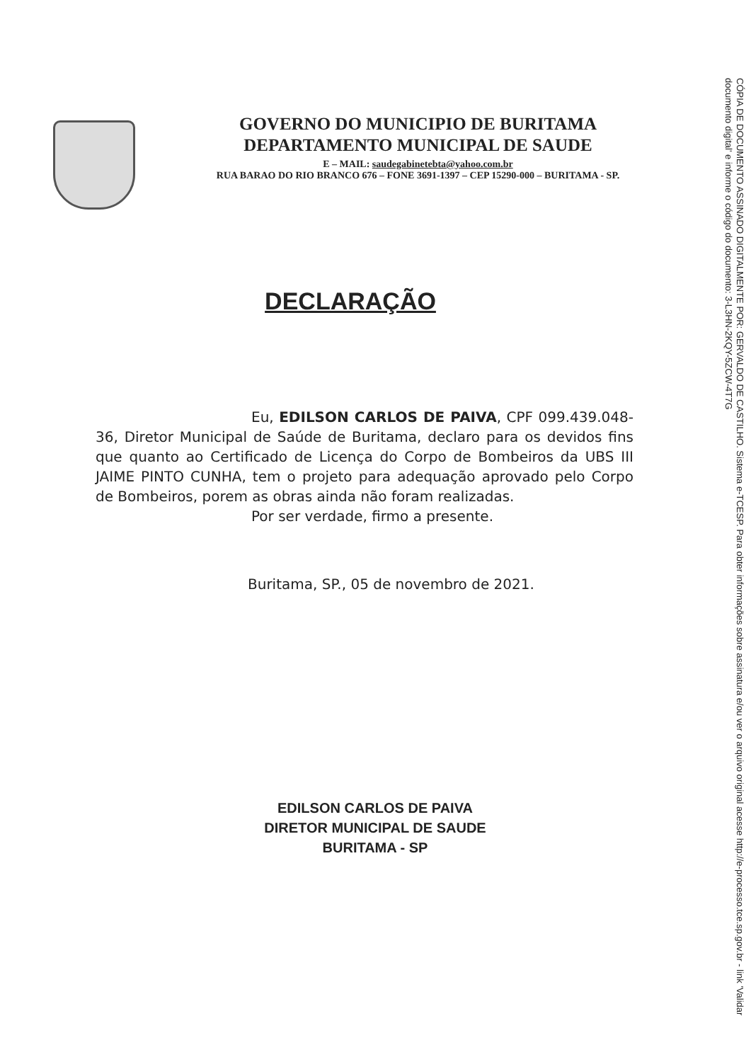GOVERNO DO MUNICIPIO DE BURITAMA
DEPARTAMENTO MUNICIPAL DE SAUDE
E – MAIL: saudegabinetebta@yahoo.com.br
RUA BARAO DO RIO BRANCO 676 – FONE 3691-1397 – CEP 15290-000 – BURITAMA - SP.
DECLARAÇÃO
Eu, EDILSON CARLOS DE PAIVA, CPF 099.439.048-36, Diretor Municipal de Saúde de Buritama, declaro para os devidos fins que quanto ao Certificado de Licença do Corpo de Bombeiros da UBS III JAIME PINTO CUNHA, tem o projeto para adequação aprovado pelo Corpo de Bombeiros, porem as obras ainda não foram realizadas.
Por ser verdade, firmo a presente.
Buritama, SP., 05 de novembro de 2021.
EDILSON CARLOS DE PAIVA
DIRETOR MUNICIPAL DE SAUDE
BURITAMA - SP
CÓPIA DE DOCUMENTO ASSINADO DIGITALMENTE POR: GERVALDO DE CASTILHO. Sistema e-TCESP. Para obter informações sobre assinatura e/ou ver o arquivo original acesse http://e-processo.tce.sp.gov.br - link 'Validar documento digital' e informe o código do documento: 3-L3HN-2KQY-5ZCW-4T7G